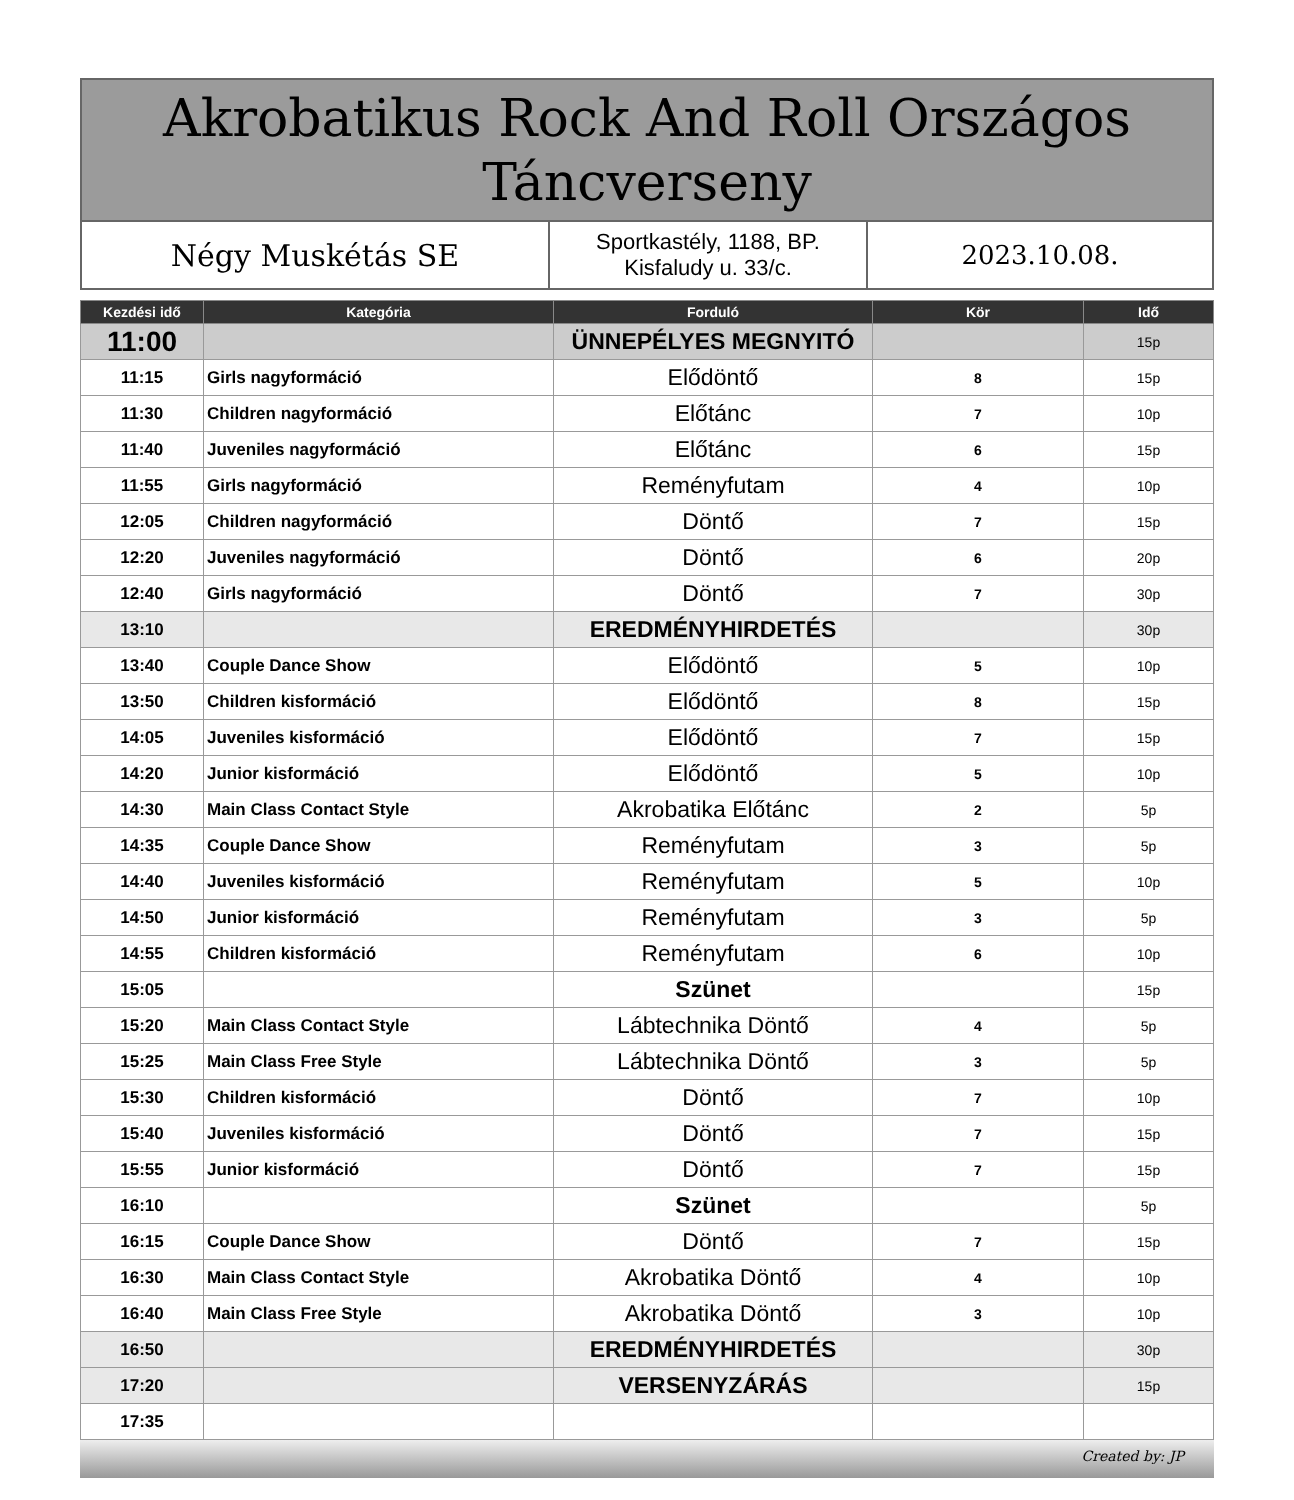Akrobatikus Rock And Roll Országos
Táncverseny
Négy Muskétás SE
Sportkastély, 1188, BP.
Kisfaludy u. 33/c.
2023.10.08.
| Kezdési idő | Kategória | Forduló | Kör | Idő |
| --- | --- | --- | --- | --- |
| 11:00 | | ÜNNEPÉLYES MEGNYITÓ | | 15p |
| 11:15 | Girls nagyformáció | Elődöntő | 8 | 15p |
| 11:30 | Children nagyformáció | Előtánc | 7 | 10p |
| 11:40 | Juveniles nagyformáció | Előtánc | 6 | 15p |
| 11:55 | Girls nagyformáció | Reményfutam | 4 | 10p |
| 12:05 | Children nagyformáció | Döntő | 7 | 15p |
| 12:20 | Juveniles nagyformáció | Döntő | 6 | 20p |
| 12:40 | Girls nagyformáció | Döntő | 7 | 30p |
| 13:10 | | EREDMÉNYHIRDETÉS | | 30p |
| 13:40 | Couple Dance Show | Elődöntő | 5 | 10p |
| 13:50 | Children kisformáció | Elődöntő | 8 | 15p |
| 14:05 | Juveniles kisformáció | Elődöntő | 7 | 15p |
| 14:20 | Junior kisformáció | Elődöntő | 5 | 10p |
| 14:30 | Main Class Contact Style | Akrobatika Előtánc | 2 | 5p |
| 14:35 | Couple Dance Show | Reményfutam | 3 | 5p |
| 14:40 | Juveniles kisformáció | Reményfutam | 5 | 10p |
| 14:50 | Junior kisformáció | Reményfutam | 3 | 5p |
| 14:55 | Children kisformáció | Reményfutam | 6 | 10p |
| 15:05 | | Szünet | | 15p |
| 15:20 | Main Class Contact Style | Lábtechnika Döntő | 4 | 5p |
| 15:25 | Main Class Free Style | Lábtechnika Döntő | 3 | 5p |
| 15:30 | Children kisformáció | Döntő | 7 | 10p |
| 15:40 | Juveniles kisformáció | Döntő | 7 | 15p |
| 15:55 | Junior kisformáció | Döntő | 7 | 15p |
| 16:10 | | Szünet | | 5p |
| 16:15 | Couple Dance Show | Döntő | 7 | 15p |
| 16:30 | Main Class Contact Style | Akrobatika Döntő | 4 | 10p |
| 16:40 | Main Class Free Style | Akrobatika Döntő | 3 | 10p |
| 16:50 | | EREDMÉNYHIRDETÉS | | 30p |
| 17:20 | | VERSENYZÁRÁS | | 15p |
| 17:35 | | | | |
Created by: JP